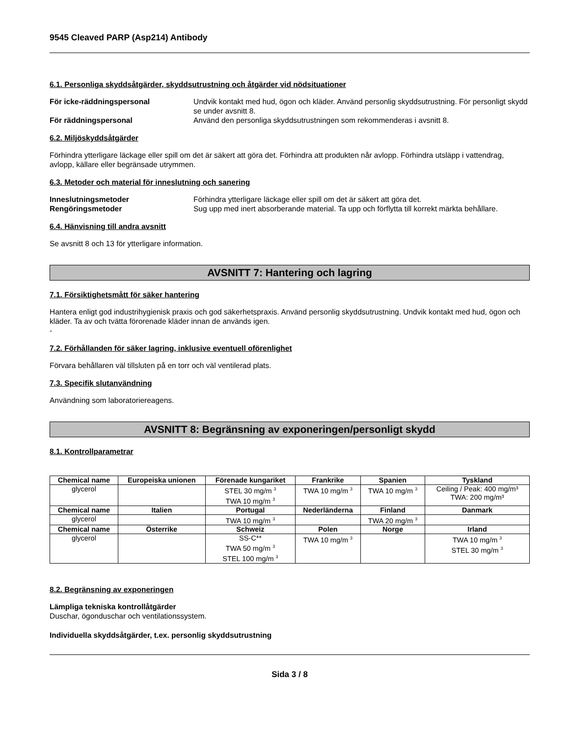9545 Cleaved PARP (Asp214) Antibody
6.1. Personliga skyddsåtgärder, skyddsutrustning och åtgärder vid nödsituationer
För icke-räddningspersonal Undvik kontakt med hud, ögon och kläder. Använd personlig skyddsutrustning. För personligt skydd se under avsnitt 8.
För räddningspersonal Använd den personliga skyddsutrustningen som rekommenderas i avsnitt 8.
6.2. Miljöskyddsåtgärder
Förhindra ytterligare läckage eller spill om det är säkert att göra det. Förhindra att produkten når avlopp. Förhindra utsläpp i vattendrag, avlopp, källare eller begränsade utrymmen.
6.3. Metoder och material för inneslutning och sanering
Inneslutningsmetoder Förhindra ytterligare läckage eller spill om det är säkert att göra det.
Rengöringsmetoder Sug upp med inert absorberande material. Ta upp och förflytta till korrekt märkta behållare.
6.4. Hänvisning till andra avsnitt
Se avsnitt 8 och 13 för ytterligare information.
AVSNITT 7: Hantering och lagring
7.1. Försiktighetsmått för säker hantering
Hantera enligt god industrihygienisk praxis och god säkerhetspraxis. Använd personlig skyddsutrustning. Undvik kontakt med hud, ögon och kläder. Ta av och tvätta förorenade kläder innan de används igen.
-
7.2. Förhållanden för säker lagring, inklusive eventuell oförenlighet
Förvara behållaren väl tillsluten på en torr och väl ventilerad plats.
7.3. Specifik slutanvändning
Användning som laboratoriereagens.
AVSNITT 8: Begränsning av exponeringen/personligt skydd
8.1. Kontrollparametrar
| Chemical name | Europeiska unionen | Förenade kungariket | Frankrike | Spanien | Tyskland |
| --- | --- | --- | --- | --- | --- |
| glycerol | | STEL 30 mg/m <sup>3</sup> TWA 10 mg/m <sup>3</sup> | TWA 10 mg/m <sup>3</sup> | TWA 10 mg/m <sup>3</sup> | Ceiling / Peak: 400 mg/m³ TWA: 200 mg/m³ |
| Chemical name | Italien | Portugal | Nederländerna | Finland | Danmark |
| glycerol | | TWA 10 mg/m <sup>3</sup> | | TWA 20 mg/m <sup>3</sup> | |
| Chemical name | Österrike | Schweiz | Polen | Norge | Irland |
| glycerol | | SS-C** TWA 50 mg/m <sup>3</sup> STEL 100 mg/m <sup>3</sup> | TWA 10 mg/m <sup>3</sup> | | TWA 10 mg/m <sup>3</sup> STEL 30 mg/m <sup>3</sup> |
8.2. Begränsning av exponeringen
Lämpliga tekniska kontrollåtgärder
Duschar, ögonduschar och ventilationssystem.
Individuella skyddsåtgärder, t.ex. personlig skyddsutrustning
Sida 3 / 8